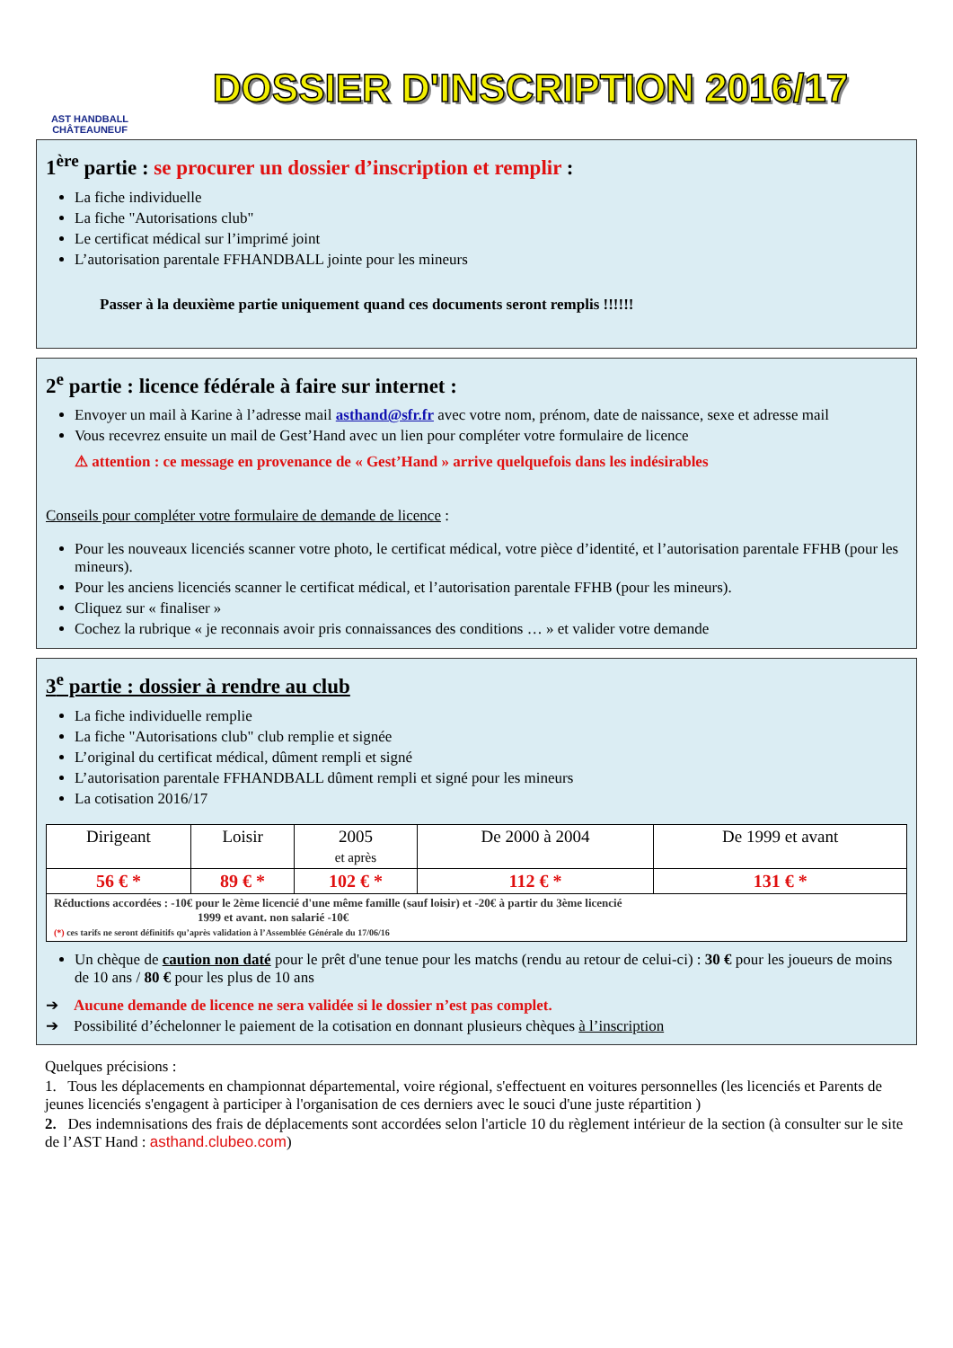AST HANDBALL
CHÂTEAUNEUF
DOSSIER D'INSCRIPTION 2016/17
1<sup>ère</sup> partie : se procurer un dossier d’inscription et remplir :
La fiche individuelle
La fiche "Autorisations club"
Le certificat médical sur l’imprimé joint
L’autorisation parentale FFHANDBALL jointe pour les mineurs
Passer à la deuxième partie uniquement quand ces documents seront remplis !!!!!!
2<sup>e</sup> partie : licence fédérale à faire sur internet :
Envoyer un mail à Karine à l’adresse mail asthand@sfr.fr avec votre nom, prénom, date de naissance, sexe et adresse mail
Vous recevrez ensuite un mail de Gest’Hand avec un lien pour compléter votre formulaire de licence
⚠ attention : ce message en provenance de « Gest’Hand » arrive quelquefois dans les indésirables
Conseils pour compléter votre formulaire de demande de licence :
Pour les nouveaux licenciés scanner votre photo, le certificat médical, votre pièce d’identité, et l’autorisation parentale FFHB (pour les mineurs).
Pour les anciens licenciés scanner le certificat médical, et l’autorisation parentale FFHB (pour les mineurs).
Cliquez sur « finaliser »
Cochez la rubrique « je reconnais avoir pris connaissances des conditions … » et valider votre demande
3<sup>e</sup> partie : dossier à rendre au club
La fiche individuelle remplie
La fiche "Autorisations club" club remplie et signée
L’original du certificat médical, dûment rempli et signé
L’autorisation parentale FFHANDBALL dûment rempli et signé pour les mineurs
La cotisation 2016/17
| Dirigeant | Loisir | 2005 et après | De 2000 à 2004 | De 1999 et avant |
| 56 € * | 89 € * | 102 € * | 112 € * | 131 € * |
| Réductions accordées : -10€ pour le 2ème licencié d'une même famille (sauf loisir) et -20€ à partir du 3ème licencié 1999 et avant. non salarié -10€ (*) ces tarifs ne seront définitifs qu’après validation à l’Assemblée Générale du 17/06/16 | | | | |
Un chèque de caution non daté pour le prêt d'une tenue pour les matchs (rendu au retour de celui-ci) : 30 € pour les joueurs de moins de 10 ans / 80 € pour les plus de 10 ans
➔ Aucune demande de licence ne sera validée si le dossier n’est pas complet.
➔ Possibilité d’échelonner le paiement de la cotisation en donnant plusieurs chèques à l’inscription
Quelques précisions :
1. Tous les déplacements en championnat départemental, voire régional, s'effectuent en voitures personnelles (les licenciés et Parents de jeunes licenciés s'engagent à participer à l'organisation de ces derniers avec le souci d'une juste répartition )
2. Des indemnisations des frais de déplacements sont accordées selon l'article 10 du règlement intérieur de la section (à consulter sur le site de l’AST Hand : asthand.clubeo.com)